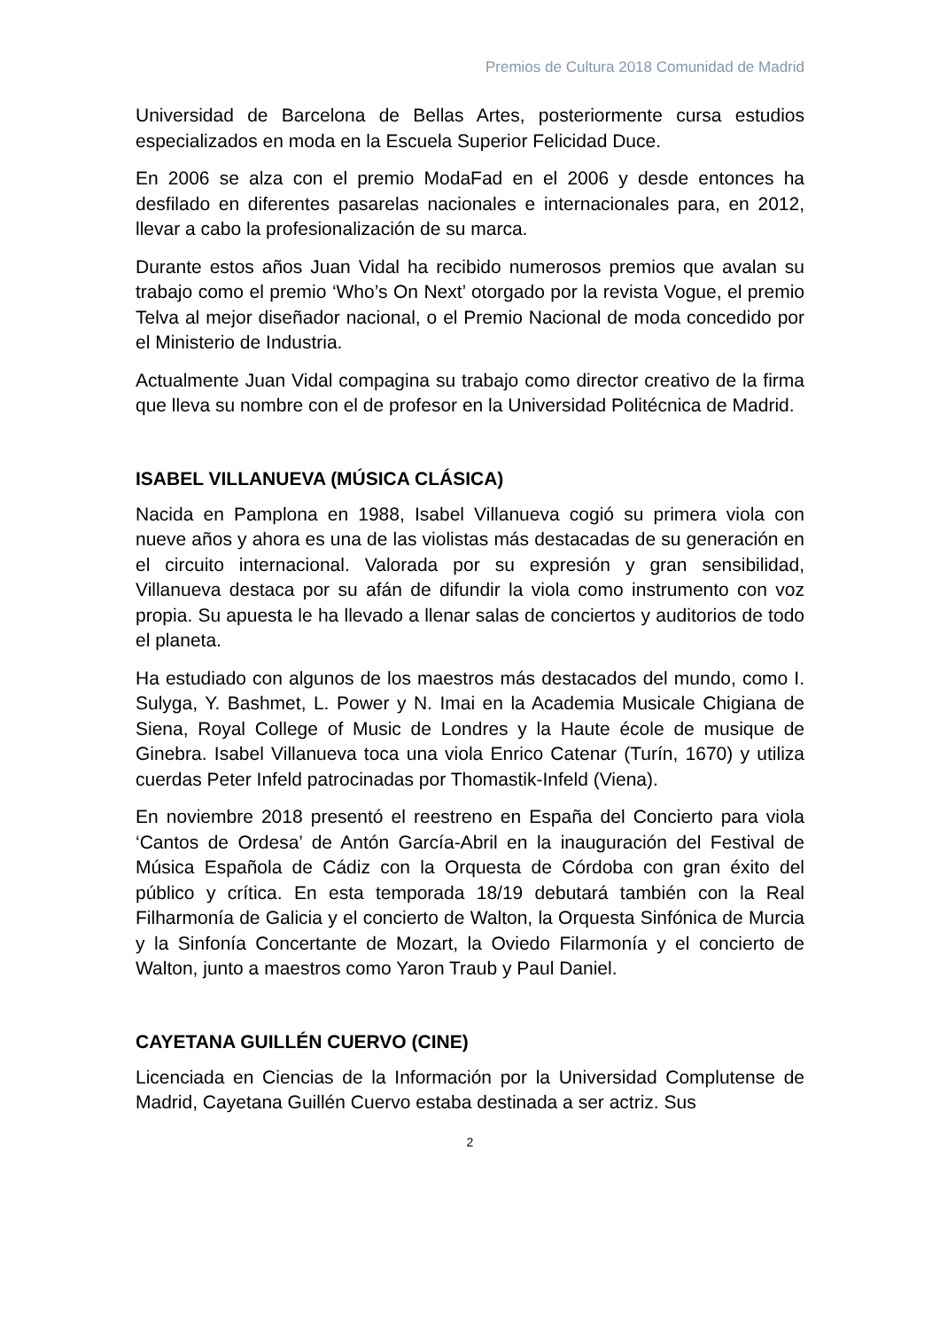Premios de Cultura 2018 Comunidad de Madrid
Universidad de Barcelona de Bellas Artes, posteriormente cursa estudios especializados en moda en la Escuela Superior Felicidad Duce.
En 2006 se alza con el premio ModaFad en el 2006 y desde entonces ha desfilado en diferentes pasarelas nacionales e internacionales para, en 2012, llevar a cabo la profesionalización de su marca.
Durante estos años Juan Vidal ha recibido numerosos premios que avalan su trabajo como el premio ‘Who’s On Next’ otorgado por la revista Vogue, el premio Telva al mejor diseñador nacional, o el Premio Nacional de moda concedido por el Ministerio de Industria.
Actualmente Juan Vidal compagina su trabajo como director creativo de la firma que lleva su nombre con el de profesor en la Universidad Politécnica de Madrid.
ISABEL VILLANUEVA (MÚSICA CLÁSICA)
Nacida en Pamplona en 1988, Isabel Villanueva cogió su primera viola con nueve años y ahora es una de las violistas más destacadas de su generación en el circuito internacional. Valorada por su expresión y gran sensibilidad, Villanueva destaca por su afán de difundir la viola como instrumento con voz propia. Su apuesta le ha llevado a llenar salas de conciertos y auditorios de todo el planeta.
Ha estudiado con algunos de los maestros más destacados del mundo, como I. Sulyga, Y. Bashmet, L. Power y N. Imai en la Academia Musicale Chigiana de Siena, Royal College of Music de Londres y la Haute école de musique de Ginebra. Isabel Villanueva toca una viola Enrico Catenar (Turín, 1670) y utiliza cuerdas Peter Infeld patrocinadas por Thomastik-Infeld (Viena).
En noviembre 2018 presentó el reestreno en España del Concierto para viola ‘Cantos de Ordesa’ de Antón García-Abril en la inauguración del Festival de Música Española de Cádiz con la Orquesta de Córdoba con gran éxito del público y crítica. En esta temporada 18/19 debutará también con la Real Filharmonía de Galicia y el concierto de Walton, la Orquesta Sinfónica de Murcia y la Sinfonía Concertante de Mozart, la Oviedo Filarmonía y el concierto de Walton, junto a maestros como Yaron Traub y Paul Daniel.
CAYETANA GUILLÉN CUERVO (CINE)
Licenciada en Ciencias de la Información por la Universidad Complutense de Madrid, Cayetana Guillén Cuervo estaba destinada a ser actriz. Sus
2